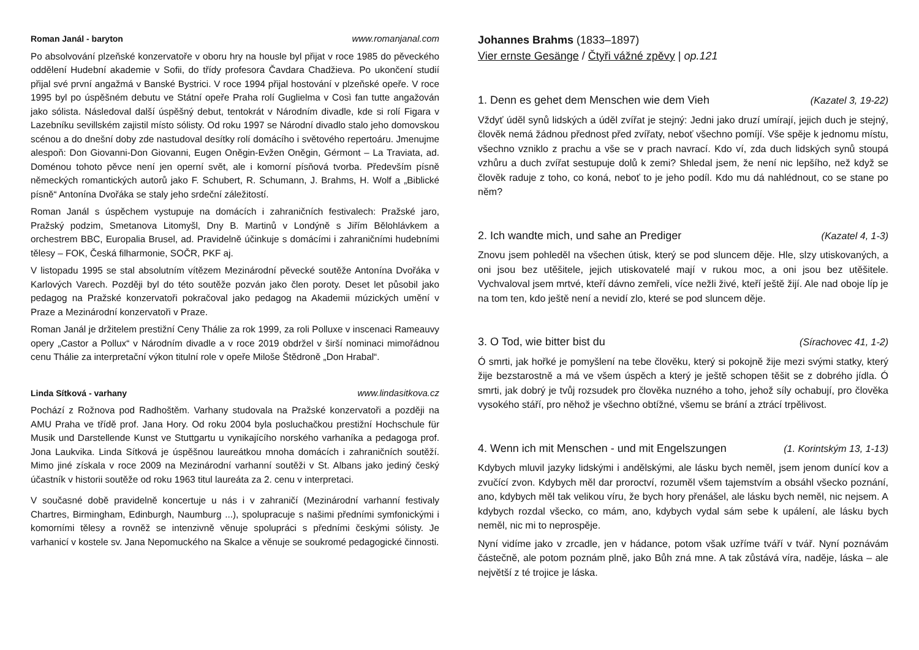Roman Janál - baryton www.romanjanal.com
Po absolvování plzeňské konzervatoře v oboru hry na housle byl přijat v roce 1985 do pěveckého oddělení Hudební akademie v Sofii, do třídy profesora Čavdara Chadžieva. Po ukončení studií přijal své první angažmá v Banské Bystrici. V roce 1994 přijal hostování v plzeňské opeře. V roce 1995 byl po úspěšném debutu ve Státní opeře Praha rolí Guglielma v Così fan tutte angažován jako sólista. Následoval další úspěšný debut, tentokrát v Národním divadle, kde si rolí Figara v Lazebníku sevillském zajistil místo sólisty. Od roku 1997 se Národní divadlo stalo jeho domovskou scénou a do dnešní doby zde nastudoval desítky rolí domácího i světového repertoáru. Jmenujme alespoň: Don Giovanni-Don Giovanni, Eugen Oněgin-Evžen Oněgin, Gérmont – La Traviata, ad. Doménou tohoto pěvce není jen operní svět, ale i komorní písňová tvorba. Především písně německých romantických autorů jako F. Schubert, R. Schumann, J. Brahms, H. Wolf a „Biblické písně“ Antonína Dvořáka se staly jeho srdeční záležitostí.
Roman Janál s úspěchem vystupuje na domácích i zahraničních festivalech: Pražské jaro, Pražský podzim, Smetanova Litomyšl, Dny B. Martinů v Londýně s Jiřím Bělohlávkem a orchestrem BBC, Europalia Brusel, ad. Pravidelně účinkuje s domácími i zahraničními hudebními tělesy – FOK, Česká filharmonie, SOČR, PKF aj.
V listopadu 1995 se stal absolutním vítězem Mezinárodní pěvecké soutěže Antonína Dvořáka v Karlových Varech. Později byl do této soutěže pozván jako člen poroty. Deset let působil jako pedagog na Pražské konzervatoři pokračoval jako pedagog na Akademii múzických umění v Praze a Mezinárodní konzervatoři v Praze.
Roman Janál je držitelem prestižní Ceny Thálie za rok 1999, za roli Polluxe v inscenaci Rameauvy opery „Castor a Pollux“ v Národním divadle a v roce 2019 obdržel v širší nominaci mimořádnou cenu Thálie za interpretační výkon titulní role v opeře Miloše Štědroně „Don Hrabal“.
Linda Sítková - varhany www.lindasitkova.cz
Pochází z Rožnova pod Radhoštěm. Varhany studovala na Pražské konzervatoři a později na AMU Praha ve třídě prof. Jana Hory. Od roku 2004 byla posluchačkou prestižní Hochschule für Musik und Darstellende Kunst ve Stuttgartu u vynikajícího norského varhaníka a pedagoga prof. Jona Laukvika. Linda Sítková je úspěšnou laureátkou mnoha domácích i zahraničních soutěží. Mimo jiné získala v roce 2009 na Mezinárodní varhanní soutěži v St. Albans jako jediný český účastník v historii soutěže od roku 1963 titul laureáta za 2. cenu v interpretaci.
V současné době pravidelně koncertuje u nás i v zahraničí (Mezinárodní varhanní festivaly Chartres, Birmingham, Edinburgh, Naumburg ...), spolupracuje s našimi předními symfonickými i komorními tělesy a rovněž se intenzivně věnuje spolupráci s předními českými sólisty. Je varhanicí v kostele sv. Jana Nepomuckého na Skalce a věnuje se soukromé pedagogické činnosti.
Johannes Brahms (1833–1897)
Vier ernste Gesänge / Čtyři vážné zpěvy | op.121
1. Denn es gehet dem Menschen wie dem Vieh (Kazatel 3, 19-22)
Vždyť úděl synů lidských a úděl zvířat je stejný: Jedni jako druzí umírají, jejich duch je stejný, člověk nemá žádnou přednost před zvířaty, neboť všechno pomíjí. Vše spěje k jednomu místu, všechno vzniklo z prachu a vše se v prach navrací. Kdo ví, zda duch lidských synů stoupá vzhůru a duch zvířat sestupuje dolů k zemi? Shledal jsem, že není nic lepšího, než když se člověk raduje z toho, co koná, neboť to je jeho podíl. Kdo mu dá nahlédnout, co se stane po něm?
2. Ich wandte mich, und sahe an Prediger (Kazatel 4, 1-3)
Znovu jsem pohleděl na všechen útisk, který se pod sluncem děje. Hle, slzy utiskovaných, a oni jsou bez utěšitele, jejich utiskovatelé mají v rukou moc, a oni jsou bez utěšitele. Vychvaloval jsem mrtvé, kteří dávno zemřeli, více nežli živé, kteří ještě žijí. Ale nad oboje líp je na tom ten, kdo ještě není a nevidí zlo, které se pod sluncem děje.
3. O Tod, wie bitter bist du (Sírachovec 41, 1-2)
Ó smrti, jak hořké je pomyšlení na tebe člověku, který si pokojně žije mezi svými statky, který žije bezstarostně a má ve všem úspěch a který je ještě schopen těšit se z dobrého jídla. Ó smrti, jak dobrý je tvůj rozsudek pro člověka nuzného a toho, jehož síly ochabují, pro člověka vysokého stáří, pro něhož je všechno obtížné, všemu se brání a ztrácí trpělivost.
4. Wenn ich mit Menschen - und mit Engelszungen (1. Korintským 13, 1-13)
Kdybych mluvil jazyky lidskými i andělskými, ale lásku bych neměl, jsem jenom dunící kov a zvučící zvon. Kdybych měl dar proroctví, rozuměl všem tajemstvím a obsáhl všecko poznání, ano, kdybych měl tak velikou víru, že bych hory přenášel, ale lásku bych neměl, nic nejsem. A kdybych rozdal všecko, co mám, ano, kdybych vydal sám sebe k upálení, ale lásku bych neměl, nic mi to neprospěje.
Nyní vidíme jako v zrcadle, jen v hádance, potom však uzříme tváří v tvář. Nyní poznávám částečně, ale potom poznám plně, jako Bůh zná mne. A tak zůstává víra, naděje, láska – ale největší z té trojice je láska.